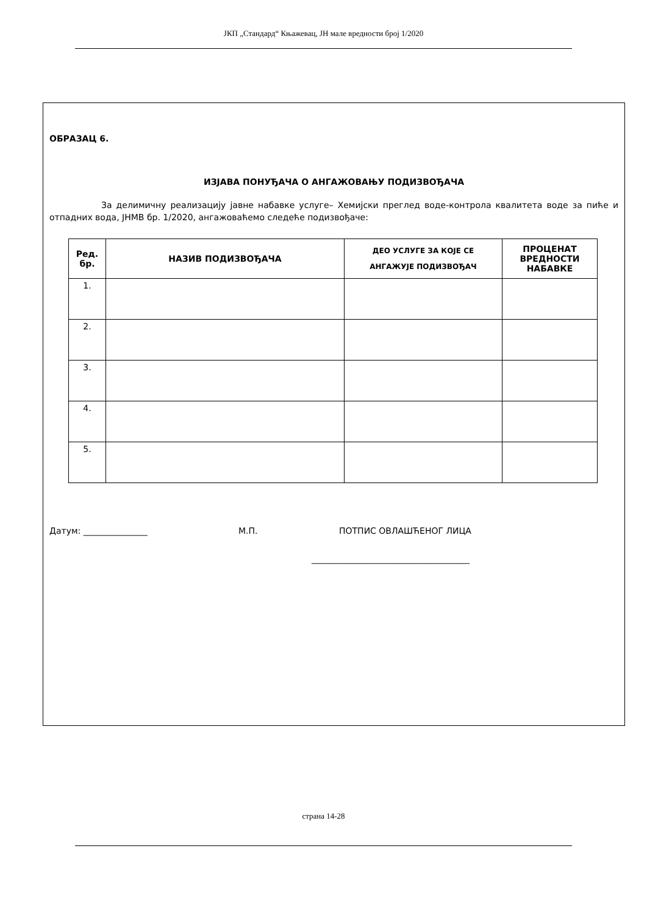ЈКП „Стандард“ Књажевац, ЈН мале вредности број 1/2020
ОБРАЗАЦ 6.
ИЗЈАВА ПОНУЂАЧА О АНГАЖОВАЊУ ПОДИЗВОЂАЧА
За делимичну реализацију јавне набавке услуге– Хемијски преглед воде-контрола квалитета воде за пиће и отпадних вода, ЈНМВ бр. 1/2020, ангажоваћемо следеће подизвођаче:
| Ред. бр. | НАЗИВ ПОДИЗВОЂАЧА | ДЕО УСЛУГЕ ЗА КОЈЕ СЕ АНГАЖУЈЕ ПОДИЗВОЂАЧ | ПРОЦЕНАТ ВРЕДНОСТИ НАБАВКЕ |
| --- | --- | --- | --- |
| 1. | | | |
| 2. | | | |
| 3. | | | |
| 4. | | | |
| 5. | | | |
Датум: _______________ М.П. ПОТПИС ОВЛАШЋЕНОГ ЛИЦА
_____________________________________
страна 14-28